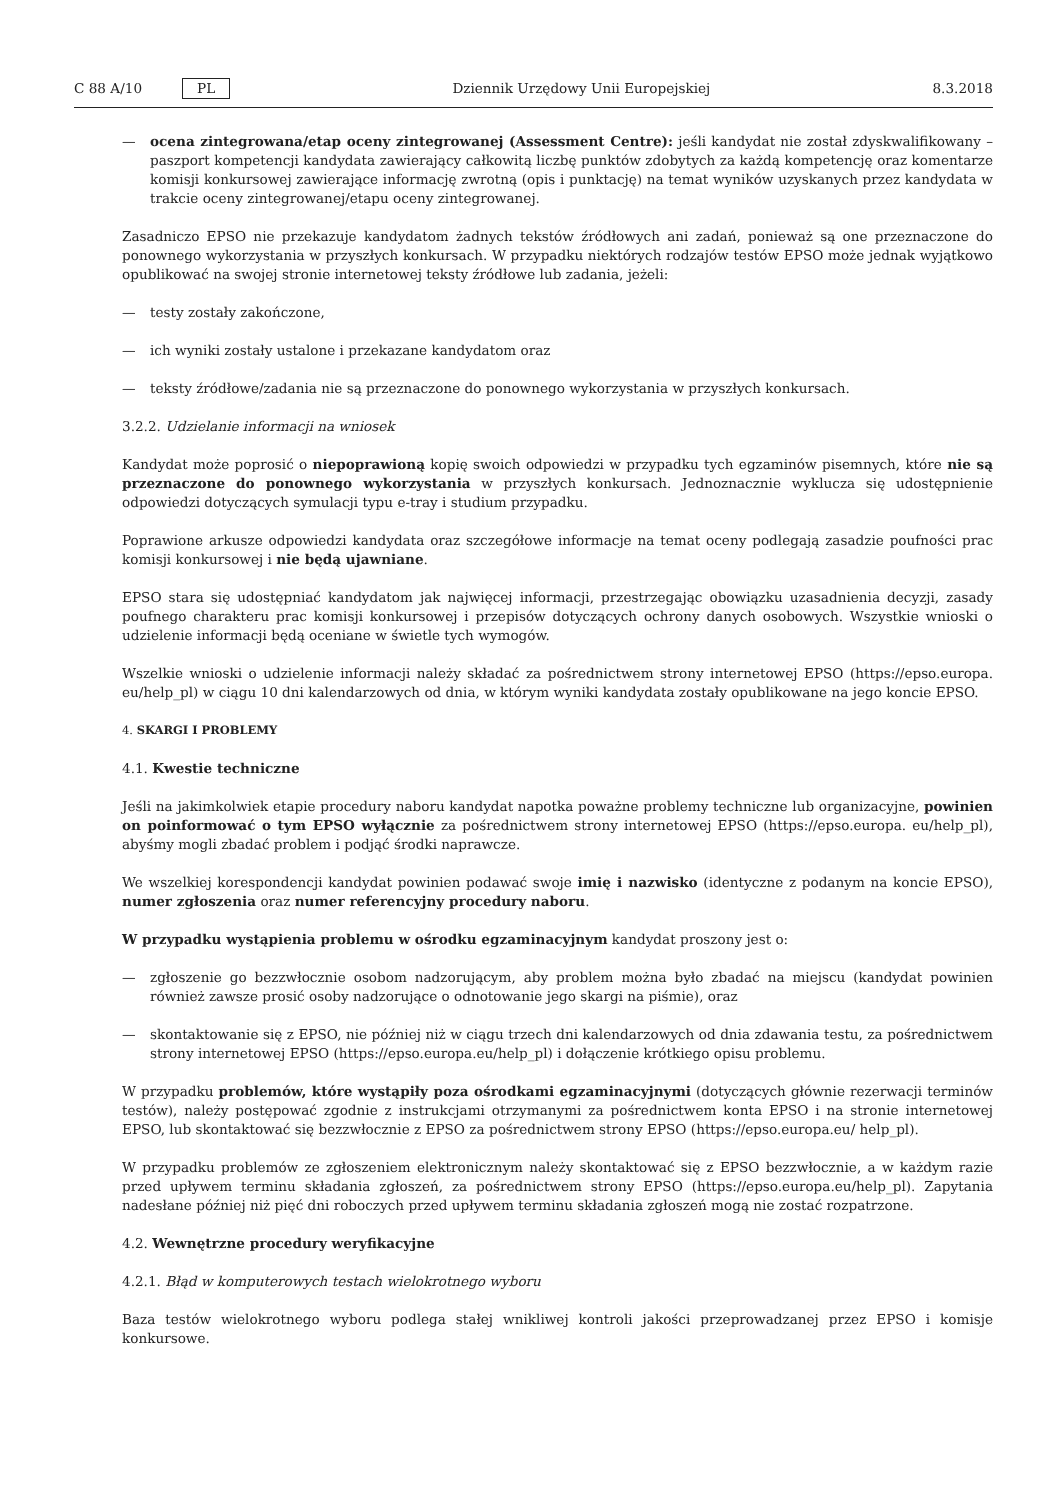C 88 A/10 PL
Dziennik Urzędowy Unii Europejskiej 8.3.2018
— ocena zintegrowana/etap oceny zintegrowanej (Assessment Centre): jeśli kandydat nie został zdyskwalifikowany – paszport kompetencji kandydata zawierający całkowitą liczbę punktów zdobytych za każdą kompetencję oraz komentarze komisji konkursowej zawierające informację zwrotną (opis i punktację) na temat wyników uzyskanych przez kandydata w trakcie oceny zintegrowanej/etapu oceny zintegrowanej.
Zasadniczo EPSO nie przekazuje kandydatom żadnych tekstów źródłowych ani zadań, ponieważ są one przeznaczone do ponownego wykorzystania w przyszłych konkursach. W przypadku niektórych rodzajów testów EPSO może jednak wyjątkowo opublikować na swojej stronie internetowej teksty źródłowe lub zadania, jeżeli:
— testy zostały zakończone,
— ich wyniki zostały ustalone i przekazane kandydatom oraz
— teksty źródłowe/zadania nie są przeznaczone do ponownego wykorzystania w przyszłych konkursach.
3.2.2. Udzielanie informacji na wniosek
Kandydat może poprosić o niepoprawioną kopię swoich odpowiedzi w przypadku tych egzaminów pisemnych, które nie są przeznaczone do ponownego wykorzystania w przyszłych konkursach. Jednoznacznie wyklucza się udostępnienie odpowiedzi dotyczących symulacji typu e-tray i studium przypadku.
Poprawione arkusze odpowiedzi kandydata oraz szczegółowe informacje na temat oceny podlegają zasadzie poufności prac komisji konkursowej i nie będą ujawniane.
EPSO stara się udostępniać kandydatom jak najwięcej informacji, przestrzegając obowiązku uzasadnienia decyzji, zasady poufnego charakteru prac komisji konkursowej i przepisów dotyczących ochrony danych osobowych. Wszystkie wnioski o udzielenie informacji będą oceniane w świetle tych wymogów.
Wszelkie wnioski o udzielenie informacji należy składać za pośrednictwem strony internetowej EPSO (https://epso.europa. eu/help_pl) w ciągu 10 dni kalendarzowych od dnia, w którym wyniki kandydata zostały opublikowane na jego koncie EPSO.
4. SKARGI I PROBLEMY
4.1. Kwestie techniczne
Jeśli na jakimkolwiek etapie procedury naboru kandydat napotka poważne problemy techniczne lub organizacyjne, powinien on poinformować o tym EPSO wyłącznie za pośrednictwem strony internetowej EPSO (https://epso.europa. eu/help_pl), abyśmy mogli zbadać problem i podjąć środki naprawcze.
We wszelkiej korespondencji kandydat powinien podawać swoje imię i nazwisko (identyczne z podanym na koncie EPSO), numer zgłoszenia oraz numer referencyjny procedury naboru.
W przypadku wystąpienia problemu w ośrodku egzaminacyjnym kandydat proszony jest o:
— zgłoszenie go bezzwłocznie osobom nadzorującym, aby problem można było zbadać na miejscu (kandydat powinien również zawsze prosić osoby nadzorujące o odnotowanie jego skargi na piśmie), oraz
— skontaktowanie się z EPSO, nie później niż w ciągu trzech dni kalendarzowych od dnia zdawania testu, za pośrednictwem strony internetowej EPSO (https://epso.europa.eu/help_pl) i dołączenie krótkiego opisu problemu.
W przypadku problemów, które wystąpiły poza ośrodkami egzaminacyjnymi (dotyczących głównie rezerwacji terminów testów), należy postępować zgodnie z instrukcjami otrzymanymi za pośrednictwem konta EPSO i na stronie internetowej EPSO, lub skontaktować się bezzwłocznie z EPSO za pośrednictwem strony EPSO (https://epso.europa.eu/ help_pl).
W przypadku problemów ze zgłoszeniem elektronicznym należy skontaktować się z EPSO bezzwłocznie, a w każdym razie przed upływem terminu składania zgłoszeń, za pośrednictwem strony EPSO (https://epso.europa.eu/help_pl). Zapytania nadesłane później niż pięć dni roboczych przed upływem terminu składania zgłoszeń mogą nie zostać rozpatrzone.
4.2. Wewnętrzne procedury weryfikacyjne
4.2.1. Błąd w komputerowych testach wielokrotnego wyboru
Baza testów wielokrotnego wyboru podlega stałej wnikliwej kontroli jakości przeprowadzanej przez EPSO i komisje konkursowe.